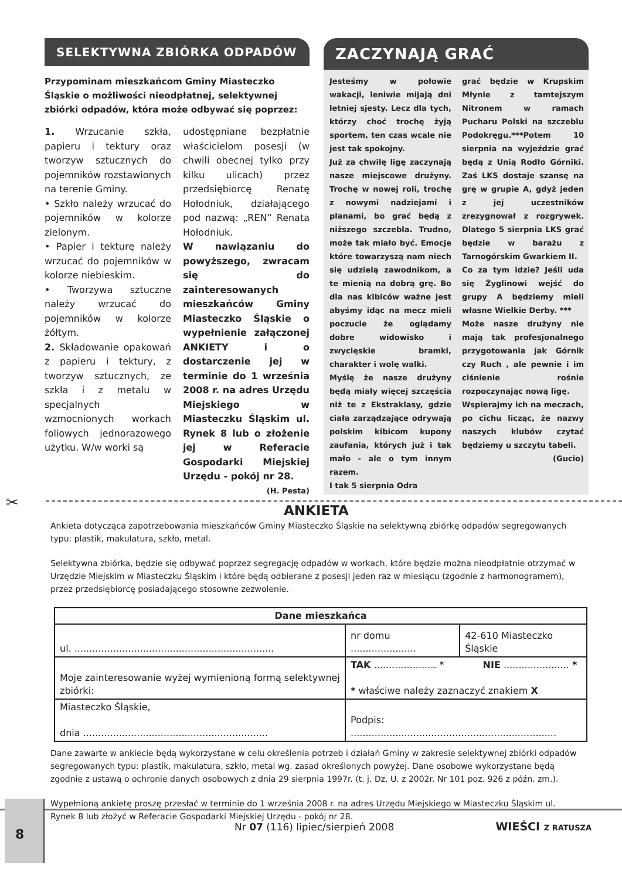SELEKTYWNA ZBIÓRKA ODPADÓW
Przypominam mieszkańcom Gminy Miasteczko Śląskie o możliwości nieodpłatnej, selektywnej zbiórki odpadów, która może odbywać się poprzez:
1. Wrzucanie szkła, papieru i tektury oraz tworzyw sztucznych do pojemników rozstawionych na terenie Gminy.
• Szkło należy wrzucać do pojemników w kolorze zielonym.
• Papier i tekturę należy wrzucać do pojemników w kolorze niebieskim.
• Tworzywa sztuczne należy wrzucać do pojemników w kolorze żółtym.
2. Składowanie opakowań z papieru i tektury, z tworzyw sztucznych, ze szkła i z metalu w specjalnych wzmocnionych workach foliowych jednorazowego użytku. W/w worki są
udostępniane bezpłatnie właścicielom posesji (w chwili obecnej tylko przy kilku ulicach) przez przedsiębiorcę Renatę Hołodniuk, działającego pod nazwą: „REN” Renata Hołodniuk.
W nawiązaniu do powyższego, zwracam się do zainteresowanych mieszkańców Gminy Miasteczko Śląskie o wypełnienie załączonej ANKIETY i o dostarczenie jej w terminie do 1 września 2008 r. na adres Urzędu Miejskiego w Miasteczku Śląskim ul. Rynek 8 lub o złożenie jej w Referacie Gospodarki Miejskiej Urzędu - pokój nr 28.
(H. Pesta)
ZACZYNAJĄ GRAĆ
Jesteśmy w połowie wakacji, leniwie mijają dni letniej sjesty. Lecz dla tych, którzy choć trochę żyją sportem, ten czas wcale nie jest tak spokojny.
Już za chwilę ligę zaczynają nasze miejscowe drużyny. Trochę w nowej roli, trochę z nowymi nadziejami i planami, bo grać będą z niższego szczebla. Trudno, może tak miało być. Emocje które towarzyszą nam niech się udzielą zawodnikom, a te mienią na dobrą grę. Bo dla nas kibiców ważne jest abyśmy idąc na mecz mieli poczucie że oglądamy dobre widowisko i zwycięskie bramki, charakter i wolę walki.
Myślę że nasze drużyny będą miały więcej szczęścia niż te z Ekstraklasy, gdzie ciała zarządzające odrywają polskim kibicom kupony zaufania, których już i tak mało - ale o tym innym razem.
I tak 5 sierpnia Odra
grać będzie w Krupskim Młynie z tamtejszym Nitronem w ramach Pucharu Polski na szczeblu Podokręgu.***Potem 10 sierpnia na wyjeździe grać będą z Unią Rodło Górniki. Zaś LKS dostaje szansę na grę w grupie A, gdyż jeden z jej uczestników zrezygnował z rozgrywek. Dlatego 5 sierpnia LKS grać będzie w barażu z Tarnogórskim Gwarkiem II.
Co za tym idzie? Jeśli uda się Żyglinowi wejść do grupy A będziemy mieli własne Wielkie Derby. ***
Może nasze drużyny nie mają tak profesjonalnego przygotowania jak Górnik czy Ruch , ale pewnie i im ciśnienie rośnie rozpoczynając nową ligę.
Wspierajmy ich na meczach, po cichu licząc, że nazwy naszych klubów czytać będziemy u szczytu tabeli.
(Gucio)
✂
ANKIETA
Ankieta dotycząca zapotrzebowania mieszkańców Gminy Miasteczko Śląskie na selektywną zbiórkę odpadów segregowanych typu: plastik, makulatura, szkło, metal.
Selektywna zbiórka, będzie się odbywać poprzez segregację odpadów w workach, które będzie można nieodpłatnie otrzymać w Urzędzie Miejskim w Miasteczku Śląskim i które będą odbierane z posesji jeden raz w miesiącu (zgodnie z harmonogramem), przez przedsiębiorcę posiadającego stosowne zezwolenie.
| Dane mieszkańca | | |
| --- | --- | --- |
| ul. ................................................................... | nr domu ...................... | 42-610 Miasteczko Śląskie |
| Moje zainteresowanie wyżej wymienioną formą selektywnej zbiórki: | TAK ..................... * NIE ...................... * * właściwe należy zaznaczyć znakiem X | |
| Miasteczko Śląskie, dnia .............................................................. | Podpis: ..................................................................... | |
Dane zawarte w ankiecie będą wykorzystane w celu określenia potrzeb i działań Gminy w zakresie selektywnej zbiórki odpadów segregowanych typu: plastik, makulatura, szkło, metal wg. zasad określonych powyżej. Dane osobowe wykorzystane będą zgodnie z ustawą o ochronie danych osobowych z dnia 29 sierpnia 1997r. (t. j. Dz. U. z 2002r. Nr 101 poz. 926 z późn. zm.).
Wypełnioną ankietę proszę przesłać w terminie do 1 września 2008 r. na adres Urzędu Miejskiego w Miasteczku Śląskim ul. Rynek 8 lub złożyć w Referacie Gospodarki Miejskiej Urzędu - pokój nr 28.
8
Nr 07 (116) lipiec/sierpień 2008
WIEŚCI Z RATUSZA